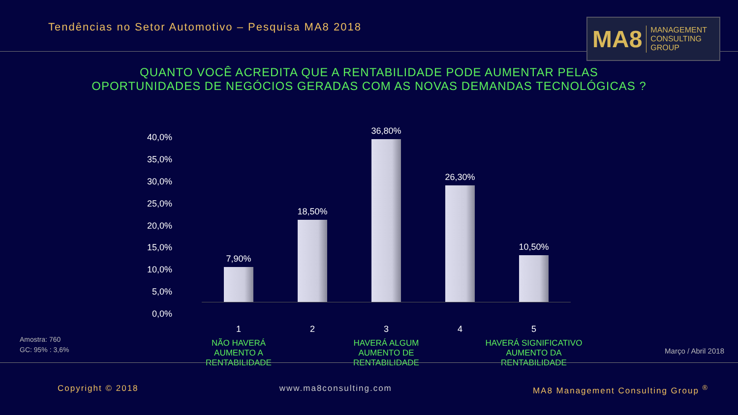Tendências no Setor Automotivo – Pesquisa MA8 2018
MA8 MANAGEMENT
CONSULTING GROUP
QUANTO VOCÊ ACREDITA QUE A RENTABILIDADE PODE AUMENTAR PELAS
OPORTUNIDADES DE NEGÓCIOS GERADAS COM AS NOVAS DEMANDAS TECNOLÓGICAS ?
40,0%
35,0%
30,0%
25,0%
20,0%
15,0%
10,0%
5,0%
0,0%
7,90%
18,50%
36,80%
26,30%
10,50%
1 2 3 4 5
NÃO HAVERÁ
AUMENTO A
RENTABILIDADE
HAVERÁ ALGUM
AUMENTO DE
RENTABILIDADE
HAVERÁ SIGNIFICATIVO
AUMENTO DA
RENTABILIDADE
Amostra: 760
GC: 95% : 3,6%
Março / Abril 2018
Copyright © 2018 www.ma8consulting.com MA8 Management Consulting Group <sup>®</sup>